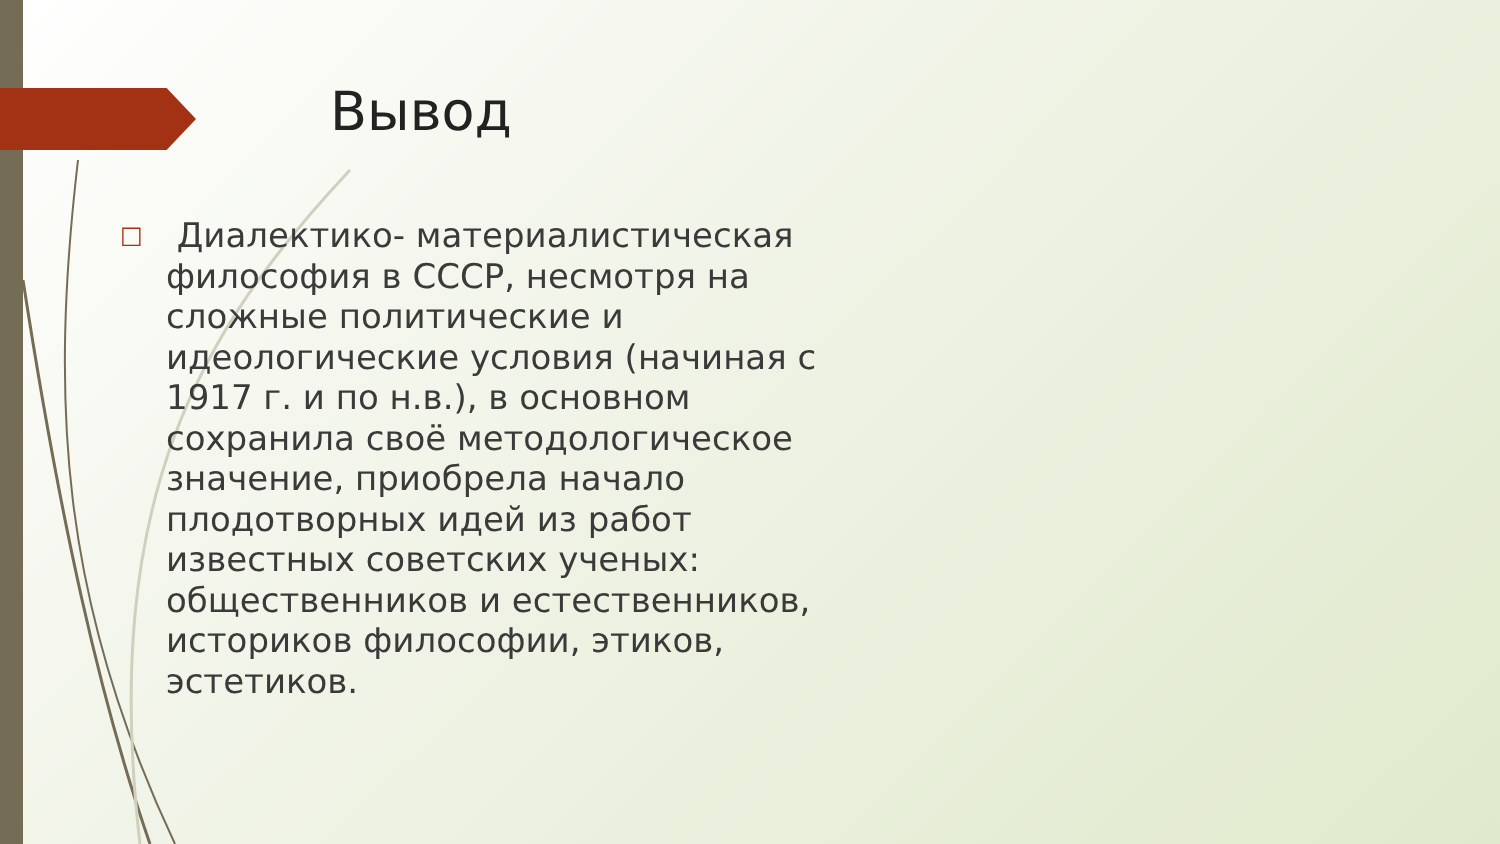Вывод
□
Диалектико- материалистическая философия в СССР, несмотря на сложные политические и идеологические условия (начиная с 1917 г. и по н.в.), в основном сохранила своё методологическое значение, приобрела начало плодотворных идей из работ известных советских ученых: общественников и естественников, историков философии, этиков, эстетиков.